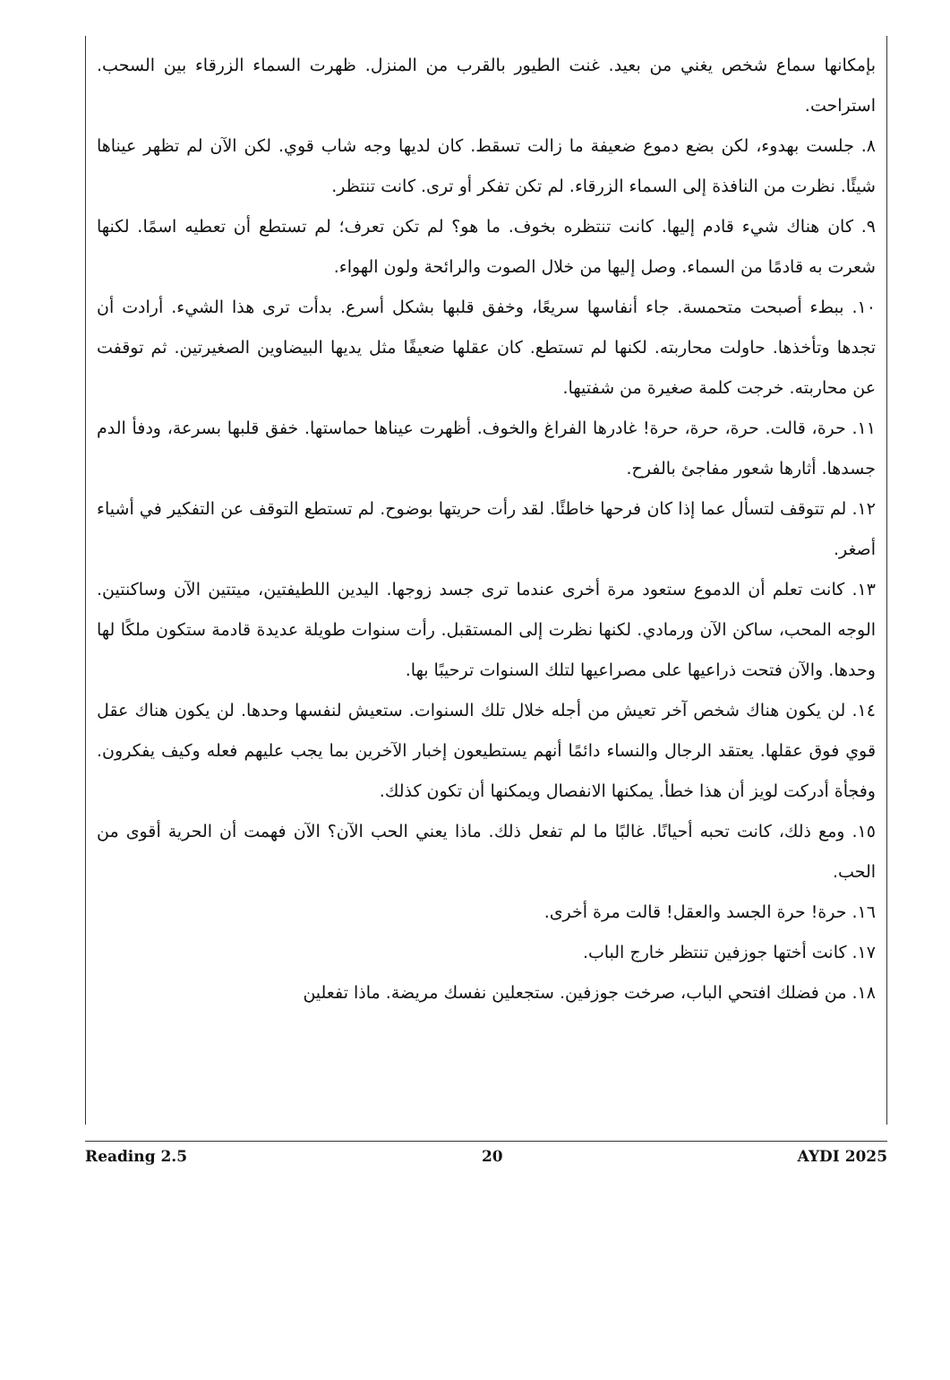بإمكانها سماع شخص يغني من بعيد. غنت الطيور بالقرب من المنزل. ظهرت السماء الزرقاء بين السحب. استراحت.
٨. جلست بهدوء، لكن بضع دموع ضعيفة ما زالت تسقط. كان لديها وجه شاب قوي. لكن الآن لم تظهر عيناها شيئًا. نظرت من النافذة إلى السماء الزرقاء. لم تكن تفكر أو ترى. كانت تنتظر.
٩. كان هناك شيء قادم إليها. كانت تنتظره بخوف. ما هو؟ لم تكن تعرف؛ لم تستطع أن تعطيه اسمًا. لكنها شعرت به قادمًا من السماء. وصل إليها من خلال الصوت والرائحة ولون الهواء.
١٠. ببطء أصبحت متحمسة. جاء أنفاسها سريعًا، وخفق قلبها بشكل أسرع. بدأت ترى هذا الشيء. أرادت أن تجدها وتأخذها. حاولت محاربته. لكنها لم تستطع. كان عقلها ضعيفًا مثل يديها البيضاوين الصغيرتين. ثم توقفت عن محاربته. خرجت كلمة صغيرة من شفتيها.
١١. حرة، قالت. حرة، حرة، حرة! غادرها الفراغ والخوف. أظهرت عيناها حماستها. خفق قلبها بسرعة، ودفأ الدم جسدها. أثارها شعور مفاجئ بالفرح.
١٢. لم تتوقف لتسأل عما إذا كان فرحها خاطئًا. لقد رأت حريتها بوضوح. لم تستطع التوقف عن التفكير في أشياء أصغر.
١٣. كانت تعلم أن الدموع ستعود مرة أخرى عندما ترى جسد زوجها. اليدين اللطيفتين، ميتتين الآن وساكنتين. الوجه المحب، ساكن الآن ورمادي. لكنها نظرت إلى المستقبل. رأت سنوات طويلة عديدة قادمة ستكون ملكًا لها وحدها. والآن فتحت ذراعيها على مصراعيها لتلك السنوات ترحيبًا بها.
١٤. لن يكون هناك شخص آخر تعيش من أجله خلال تلك السنوات. ستعيش لنفسها وحدها. لن يكون هناك عقل قوي فوق عقلها. يعتقد الرجال والنساء دائمًا أنهم يستطيعون إخبار الآخرين بما يجب عليهم فعله وكيف يفكرون. وفجأة أدركت لويز أن هذا خطأ. يمكنها الانفصال ويمكنها أن تكون كذلك.
١٥. ومع ذلك، كانت تحبه أحيانًا. غالبًا ما لم تفعل ذلك. ماذا يعني الحب الآن؟ الآن فهمت أن الحرية أقوى من الحب.
١٦. حرة! حرة الجسد والعقل! قالت مرة أخرى.
١٧. كانت أختها جوزفين تنتظر خارج الباب.
١٨. من فضلك افتحي الباب، صرخت جوزفين. ستجعلين نفسك مريضة. ماذا تفعلين
Reading 2.5 20 AYDI 2025